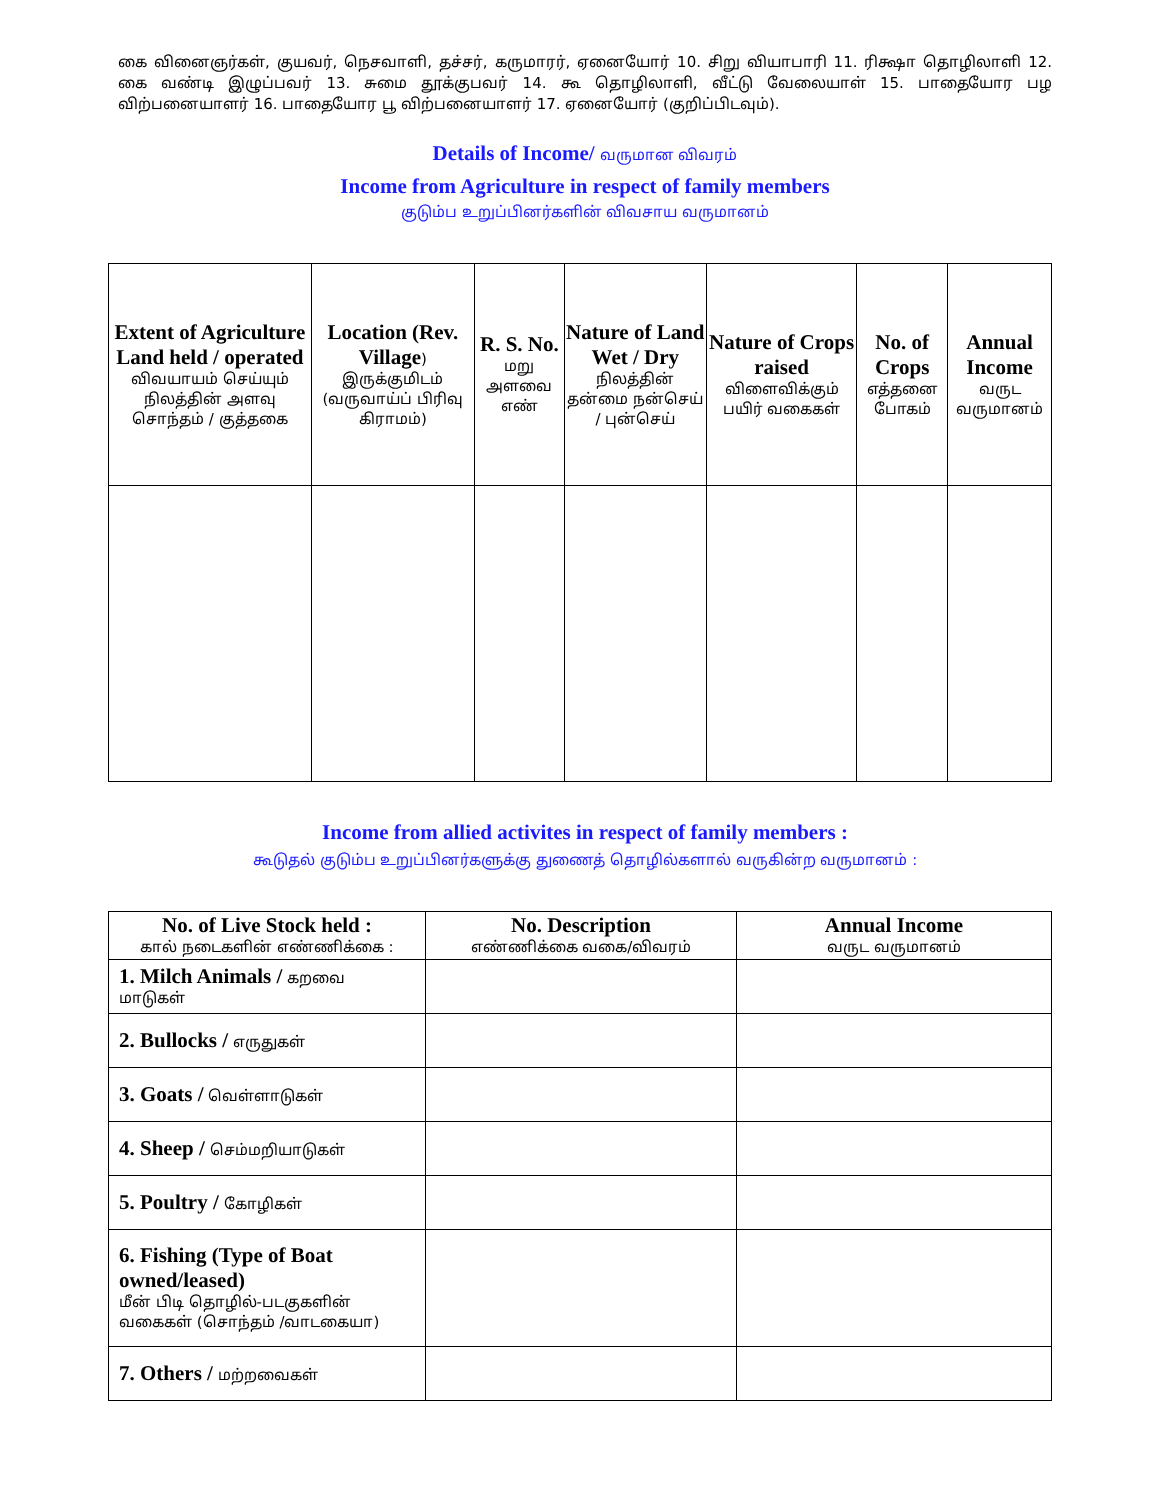கை வினைஞர்கள், குயவர், நெசவாளி, தச்சர், கருமாரர், ஏனையோர் 10. சிறு வியாபாரி 11. ரிக்ஷா தொழிலாளி 12. கை வண்டி இழுப்பவர் 13. சுமை தூக்குபவர் 14. கூ தொழிலாளி, வீட்டு வேலையாள் 15. பாதையோர பழ விற்பனையாளர் 16. பாதையோர பூ விற்பனையாளர் 17. ஏனையோர் (குறிப்பிடவும்).
Details of Income/ வருமான விவரம்
Income from Agriculture in respect of family members
குடும்ப உறுப்பினர்களின் விவசாய வருமானம்
| Extent of Agriculture Land held / operated விவயாயம் செய்யும் நிலத்தின் அளவு சொந்தம் / குத்தகை | Location (Rev. Village ) இருக்குமிடம் (வருவாய்ப் பிரிவு கிராமம்) | R. S. No. மறு அளவை எண் | Nature of Land Wet / Dry நிலத்தின் தன்மை நன்செய் / புன்செய் | Nature of Crops raised விளைவிக்கும் பயிர் வகைகள் | No. of Crops எத்தனை போகம் | Annual Income வருட வருமானம் |
| --- | --- | --- | --- | --- | --- | --- |
Income from allied activites in respect of family members :
கூடுதல் குடும்ப உறுப்பினர்களுக்கு துணைத் தொழில்களால் வருகின்ற வருமானம் :
| No. of Live Stock held : கால் நடைகளின் எண்ணிக்கை : | No. Description எண்ணிக்கை வகை/விவரம் | Annual Income வருட வருமானம் |
| --- | --- | --- |
| 1. Milch Animals / கறவை மாடுகள் | | |
| 2. Bullocks / எருதுகள் | | |
| 3. Goats / வெள்ளாடுகள் | | |
| 4. Sheep / செம்மறியாடுகள் | | |
| 5. Poultry / கோழிகள் | | |
| 6. Fishing (Type of Boat owned/leased) மீன் பிடி தொழில்-படகுகளின் வகைகள் (சொந்தம் /வாடகையா) | | |
| 7. Others / மற்றவைகள் | | |